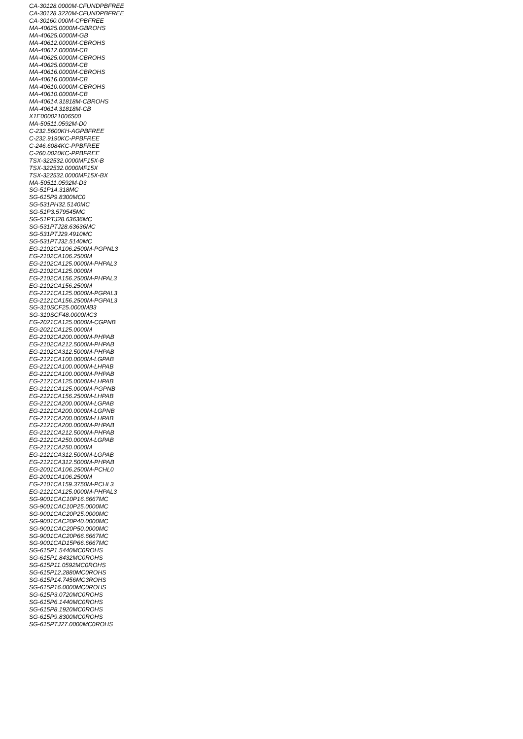CA-30128.0000M-CFUNDPBFREE
CA-30128.3220M-CFUNDPBFREE
CA-30160.000M-CPBFREE
MA-40625.0000M-GBROHS
MA-40625.0000M-GB
MA-40612.0000M-CBROHS
MA-40612.0000M-CB
MA-40625.0000M-CBROHS
MA-40625.0000M-CB
MA-40616.0000M-CBROHS
MA-40616.0000M-CB
MA-40610.0000M-CBROHS
MA-40610.0000M-CB
MA-40614.31818M-CBROHS
MA-40614.31818M-CB
X1E000021006500
MA-50511.0592M-D0
C-232.5600KH-AGPBFREE
C-232.9190KC-PPBFREE
C-246.6084KC-PPBFREE
C-260.0020KC-PPBFREE
TSX-322532.0000MF15X-B
TSX-322532.0000MF15X
TSX-322532.0000MF15X-BX
MA-50511.0592M-D3
SG-51P14.318MC
SG-615P9.8300MC0
SG-531PH32.5140MC
SG-51P3.579545MC
SG-51PTJ28.63636MC
SG-531PTJ28.63636MC
SG-531PTJ29.4910MC
SG-531PTJ32.5140MC
EG-2102CA106.2500M-PGPNL3
EG-2102CA106.2500M
EG-2102CA125.0000M-PHPAL3
EG-2102CA125.0000M
EG-2102CA156.2500M-PHPAL3
EG-2102CA156.2500M
EG-2121CA125.0000M-PGPAL3
EG-2121CA156.2500M-PGPAL3
SG-310SCF25.0000MB3
SG-310SCF48.0000MC3
EG-2021CA125.0000M-CGPNB
EG-2021CA125.0000M
EG-2102CA200.0000M-PHPAB
EG-2102CA212.5000M-PHPAB
EG-2102CA312.5000M-PHPAB
EG-2121CA100.0000M-LGPAB
EG-2121CA100.0000M-LHPAB
EG-2121CA100.0000M-PHPAB
EG-2121CA125.0000M-LHPAB
EG-2121CA125.0000M-PGPNB
EG-2121CA156.2500M-LHPAB
EG-2121CA200.0000M-LGPAB
EG-2121CA200.0000M-LGPNB
EG-2121CA200.0000M-LHPAB
EG-2121CA200.0000M-PHPAB
EG-2121CA212.5000M-PHPAB
EG-2121CA250.0000M-LGPAB
EG-2121CA250.0000M
EG-2121CA312.5000M-LGPAB
EG-2121CA312.5000M-PHPAB
EG-2001CA106.2500M-PCHL0
EG-2001CA106.2500M
EG-2101CA159.3750M-PCHL3
EG-2121CA125.0000M-PHPAL3
SG-9001CAC10P16.6667MC
SG-9001CAC10P25.0000MC
SG-9001CAC20P25.0000MC
SG-9001CAC20P40.0000MC
SG-9001CAC20P50.0000MC
SG-9001CAC20P66.6667MC
SG-9001CAD15P66.6667MC
SG-615P1.5440MC0ROHS
SG-615P1.8432MC0ROHS
SG-615P11.0592MC0ROHS
SG-615P12.2880MC0ROHS
SG-615P14.7456MC3ROHS
SG-615P16.0000MC0ROHS
SG-615P3.0720MC0ROHS
SG-615P6.1440MC0ROHS
SG-615P8.1920MC0ROHS
SG-615P9.8300MC0ROHS
SG-615PTJ27.0000MC0ROHS